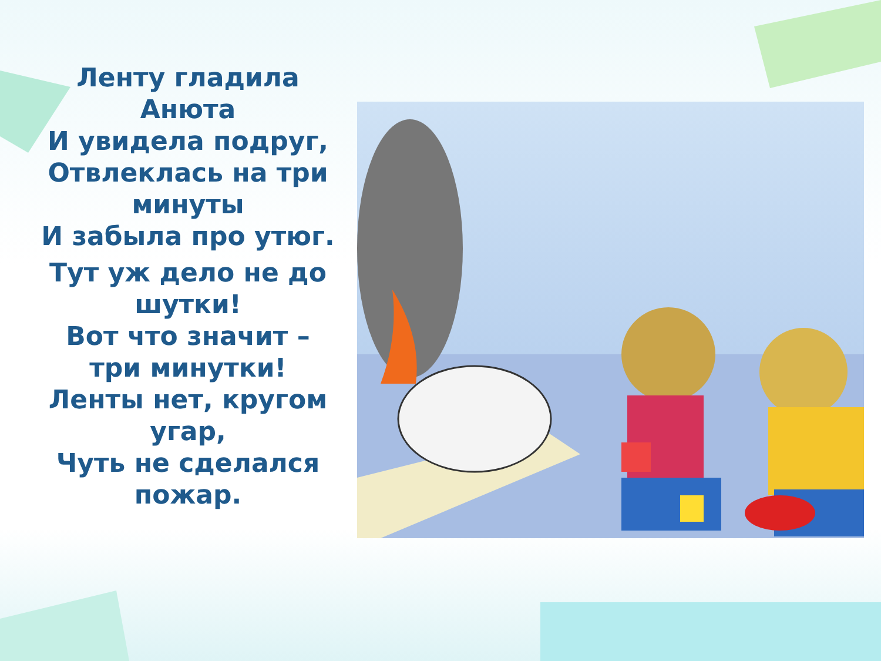Ленту гладила Анюта
И увидела подруг,
Отвлеклась на три минуты
И забыла про утюг.
Тут уж дело не до шутки!
Вот что значит – три минутки!
Ленты нет, кругом угар,
Чуть не сделался пожар.